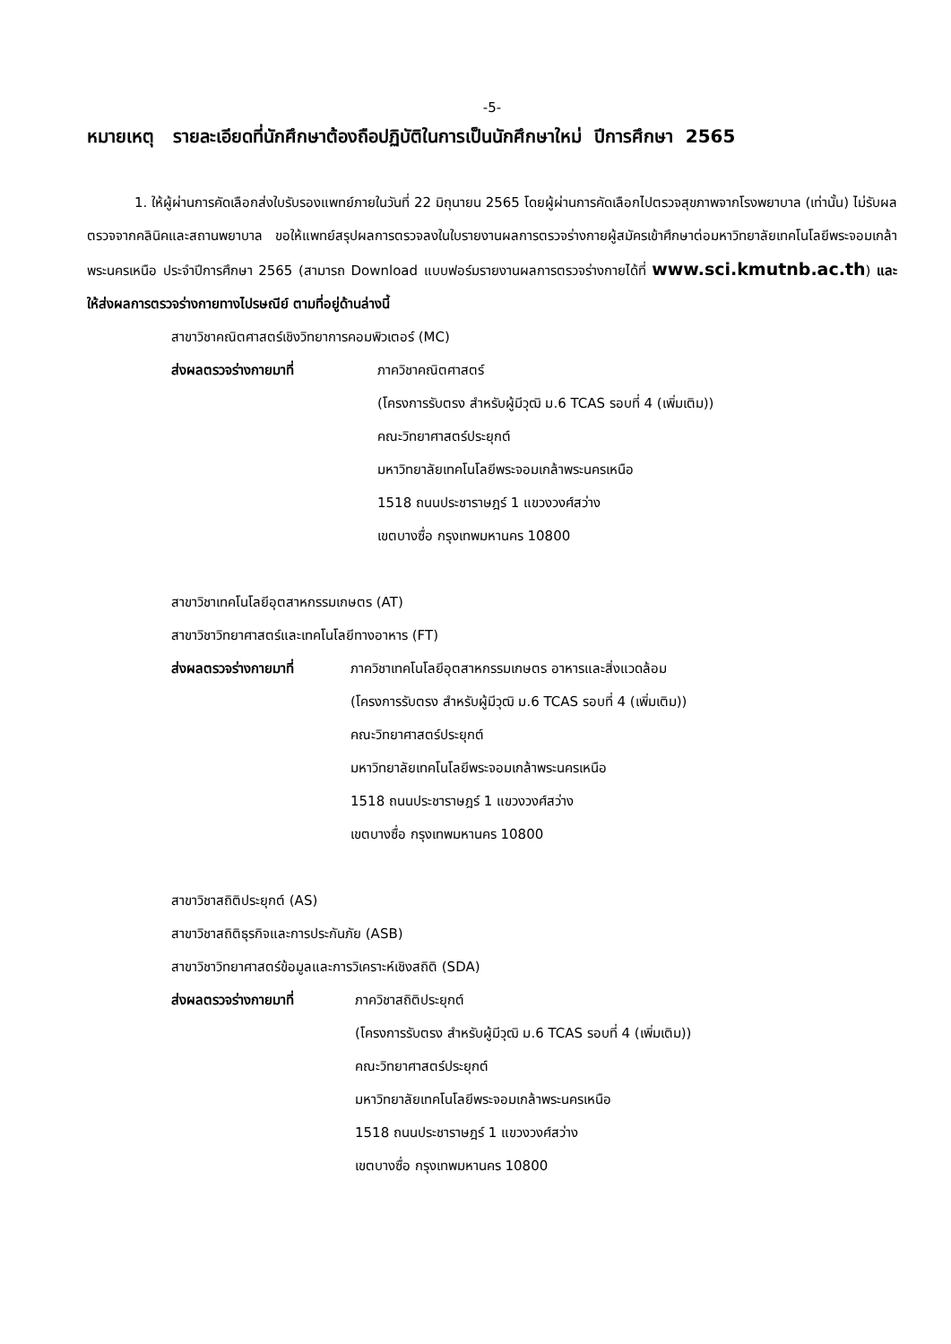-5-
หมายเหตุ รายละเอียดที่นักศึกษาต้องถือปฏิบัติในการเป็นนักศึกษาใหม่ ปีการศึกษา 2565
1. ให้ผู้ผ่านการคัดเลือกส่งใบรับรองแพทย์ภายในวันที่ 22 มิถุนายน 2565 โดยผู้ผ่านการคัดเลือกไปตรวจสุขภาพจากโรงพยาบาล (เท่านั้น) ไม่รับผลตรวจจากคลินิคและสถานพยาบาล ขอให้แพทย์สรุปผลการตรวจลงในใบรายงานผลการตรวจร่างกายผู้สมัครเข้าศึกษาต่อมหาวิทยาลัยเทคโนโลยีพระจอมเกล้าพระนครเหนือ ประจำปีการศึกษา 2565 (สามารถ Download แบบฟอร์มรายงานผลการตรวจร่างกายได้ที่ www.sci.kmutnb.ac.th) และให้ส่งผลการตรวจร่างกายทางไปรษณีย์ ตามที่อยู่ด้านล่างนี้
สาขาวิชาคณิตศาสตร์เชิงวิทยาการคอมพิวเตอร์ (MC)
ส่งผลตรวจร่างกายมาที่ ภาควิชาคณิตศาสตร์
(โครงการรับตรง สำหรับผู้มีวุฒิ ม.6 TCAS รอบที่ 4 (เพิ่มเติม))
คณะวิทยาศาสตร์ประยุกต์
มหาวิทยาลัยเทคโนโลยีพระจอมเกล้าพระนครเหนือ
1518 ถนนประชาราษฎร์ 1 แขวงวงศ์สว่าง
เขตบางซื่อ กรุงเทพมหานคร 10800
สาขาวิชาเทคโนโลยีอุตสาหกรรมเกษตร (AT)
สาขาวิชาวิทยาศาสตร์และเทคโนโลยีทางอาหาร (FT)
ส่งผลตรวจร่างกายมาที่ ภาควิชาเทคโนโลยีอุตสาหกรรมเกษตร อาหารและสิ่งแวดล้อม
(โครงการรับตรง สำหรับผู้มีวุฒิ ม.6 TCAS รอบที่ 4 (เพิ่มเติม))
คณะวิทยาศาสตร์ประยุกต์
มหาวิทยาลัยเทคโนโลยีพระจอมเกล้าพระนครเหนือ
1518 ถนนประชาราษฎร์ 1 แขวงวงศ์สว่าง
เขตบางซื่อ กรุงเทพมหานคร 10800
สาขาวิชาสถิติประยุกต์ (AS)
สาขาวิชาสถิติธุรกิจและการประกันภัย (ASB)
สาขาวิชาวิทยาศาสตร์ข้อมูลและการวิเคราะห์เชิงสถิติ (SDA)
ส่งผลตรวจร่างกายมาที่ ภาควิชาสถิติประยุกต์
(โครงการรับตรง สำหรับผู้มีวุฒิ ม.6 TCAS รอบที่ 4 (เพิ่มเติม))
คณะวิทยาศาสตร์ประยุกต์
มหาวิทยาลัยเทคโนโลยีพระจอมเกล้าพระนครเหนือ
1518 ถนนประชาราษฎร์ 1 แขวงวงศ์สว่าง
เขตบางซื่อ กรุงเทพมหานคร 10800